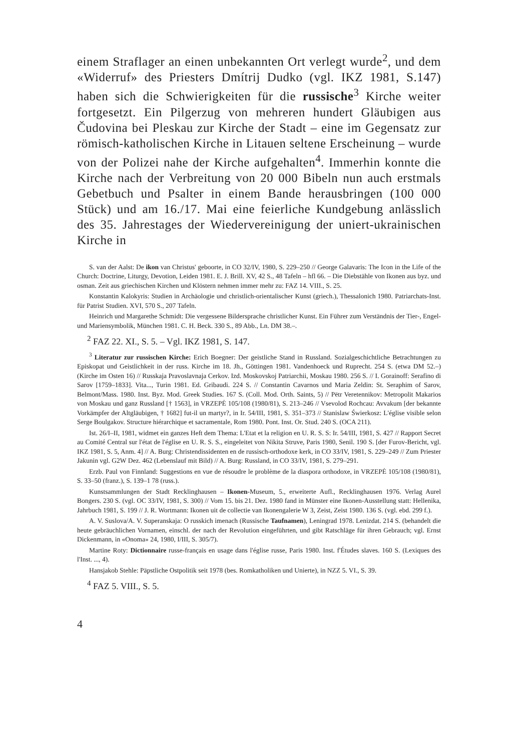einem Straflager an einen unbekannten Ort verlegt wurde<sup>2</sup>, und dem «Widerruf» des Priesters Dmítrij Dudko (vgl. IKZ 1981, S.147) haben sich die Schwierigkeiten für die russische<sup>3</sup> Kirche weiter fortgesetzt. Ein Pilgerzug von mehreren hundert Gläubigen aus Čudovina bei Pleskau zur Kirche der Stadt – eine im Gegensatz zur römisch-katholischen Kirche in Litauen seltene Erscheinung – wurde von der Polizei nahe der Kirche aufgehalten<sup>4</sup>. Immerhin konnte die Kirche nach der Verbreitung von 20 000 Bibeln nun auch erstmals Gebetbuch und Psalter in einem Bande herausbringen (100 000 Stück) und am 16./17. Mai eine feierliche Kundgebung anlässlich des 35. Jahrestages der Wiedervereinigung der uniert-ukrainischen Kirche in
S. van der Aalst: De ikon van Christus' geboorte, in CO 32/IV, 1980, S. 229–250 // George Galavaris: The Icon in the Life of the Church: Doctrine, Liturgy, Devotion, Leiden 1981. E. J. Brill. XV, 42 S., 48 Tafeln – hfl 66. – Die Diebstähle von Ikonen aus byz. und osman. Zeit aus griechischen Kirchen und Klöstern nehmen immer mehr zu: FAZ 14. VIII., S. 25.
Konstantin Kalokyris: Studien in Archäologie und christlich-orientalischer Kunst (griech.), Thessalonich 1980. Patriarchats-Inst. für Patrist Studien. XVI, 570 S., 207 Tafeln.
Heinrich und Margarethe Schmidt: Die vergessene Bildersprache christlicher Kunst. Ein Führer zum Verständnis der Tier-, Engel- und Mariensymbolik, München 1981. C. H. Beck. 330 S., 89 Abb., Ln. DM 38.–.
<sup>2</sup> FAZ 22. XI., S. 5. – Vgl. IKZ 1981, S. 147.
<sup>3</sup> Literatur zur russischen Kirche: Erich Boegner: Der geistliche Stand in Russland. Sozialgeschichtliche Betrachtungen zu Episkopat und Geistlichkeit in der russ. Kirche im 18. Jh., Göttingen 1981. Vandenhoeck und Ruprecht. 254 S. (etwa DM 52.–) (Kirche im Osten 16) // Russkaja Pravoslavnaja Cerkov. Izd. Moskovskoj Patriarchii, Moskau 1980. 256 S. // I. Gorainoff: Serafino di Sarov [1759–1833]. Vita..., Turin 1981. Ed. Gribaudi. 224 S. // Constantin Cavarnos und Maria Zeldin: St. Seraphim of Sarov, Belmont/Mass. 1980. Inst. Byz. Mod. Greek Studies. 167 S. (Coll. Mod. Orth. Saints, 5) // Pëtr Veretennikov: Metropolit Makarios von Moskau und ganz Russland [† 1563], in VRZEPĖ 105/108 (1980/81), S. 213–246 // Vsevolod Rochcau: Avvakum [der bekannte Vorkämpfer der Altgläubigen, † 1682] fut-il un martyr?, in Ir. 54/III, 1981, S. 351–373 // Stanislaw Świerkosz: L'église visible selon Serge Boulgakov. Structure hiérarchique et sacramentale, Rom 1980. Pont. Inst. Or. Stud. 240 S. (OCA 211).
Ist. 26/I–II, 1981, widmet ein ganzes Heft dem Thema: L'Etat et la religion en U. R. S. S: Ir. 54/III, 1981, S. 427 // Rapport Secret au Comité Central sur l'état de l'église en U. R. S. S., eingeleitet von Nikita Struve, Paris 1980, Senil. 190 S. [der Furov-Bericht, vgl. IKZ 1981, S. 5, Anm. 4] // A. Burg: Christendissidenten en de russisch-orthodoxe kerk, in CO 33/IV, 1981, S. 229–249 // Zum Priester Jakunin vgl. G2W Dez. 462 (Lebenslauf mit Bild) // A. Burg: Russland, in CO 33/IV, 1981, S. 279–291.
Erzb. Paul von Finnland: Suggestions en vue de résoudre le problème de la diaspora orthodoxe, in VRZEPĖ 105/108 (1980/81), S. 33–50 (franz.), S. 139–1 78 (russ.).
Kunstsammlungen der Stadt Recklinghausen – Ikonen-Museum, 5., erweiterte Aufl., Recklinghausen 1976. Verlag Aurel Bongers. 230 S. (vgl. OC 33/IV, 1981, S. 300) // Vom 15. bis 21. Dez. 1980 fand in Münster eine Ikonen-Ausstellung statt: Hellenika, Jahrbuch 1981, S. 199 // J. R. Wortmann: Ikonen uit de collectie van Ikonengalerie W 3, Zeist, Zeist 1980. 136 S. (vgl. ebd. 299 f.).
A. V. Suslova/A. V. Superanskaja: O russkich imenach (Russische Taufnamen), Leningrad 1978. Lenizdat. 214 S. (behandelt die heute gebräuchlichen Vornamen, einschl. der nach der Revolution eingeführten, und gibt Ratschläge für ihren Gebrauch; vgl. Ernst Dickenmann, in «Onoma» 24, 1980, I/III, S. 305/7).
Martine Roty: Dictionnaire russe-français en usage dans l'église russe, Paris 1980. Inst. f'Études slaves. 160 S. (Lexiques des l'Inst. ..., 4).
Hansjakob Stehle: Päpstliche Ostpolitik seit 1978 (bes. Romkatholiken und Unierte), in NZZ 5. VI., S. 39.
<sup>4</sup> FAZ 5. VIII., S. 5.
4